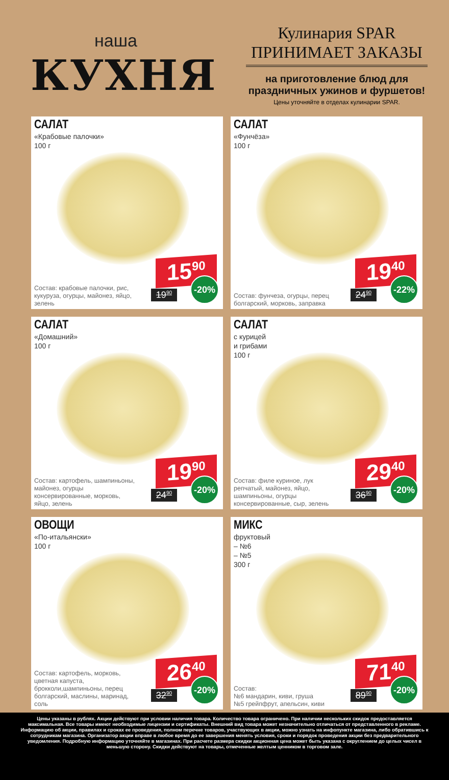наша
КУХНЯ
Кулинария SPAR
ПРИНИМАЕТ ЗАКАЗЫ
на приготовление блюд для
праздничных ужинов и фуршетов!
Цены уточняйте в отделах кулинарии SPAR.
САЛАТ
«Крабовые палочки»
100 г
Состав: крабовые палочки, рис, кукуруза, огурцы, майонез, яйцо, зелень
15<sup>90</sup>
19<sup>90</sup> -20%
САЛАТ
«Фунчёза»
100 г
Состав: фунчеза, огурцы, перец болгарский, морковь, заправка
19<sup>40</sup>
24<sup>90</sup> -22%
САЛАТ
«Домашний»
100 г
Состав: картофель, шампиньоны, майонез, огурцы консервированные, морковь, яйцо, зелень
19<sup>90</sup>
24<sup>90</sup> -20%
САЛАТ
с курицей
и грибами
100 г
Состав: филе куриное, лук репчатый, майонез, яйцо, шампиньоны, огурцы консервированные, сыр, зелень
29<sup>40</sup>
36<sup>90</sup> -20%
ОВОЩИ
«По-итальянски»
100 г
Состав: картофель, морковь, цветная капуста, брокколи,шампиньоны, перец болгарский, маслины, маринад, соль
26<sup>40</sup>
32<sup>90</sup> -20%
МИКС
фруктовый
– №6
– №5
300 г
Состав:
№6 мандарин, киви, груша
№5 грейпфрут, апельсин, киви
71<sup>40</sup>
89<sup>90</sup> -20%
Цены указаны в рублях. Акции действуют при условии наличия товара. Количество товара ограничено. При наличии нескольких скидок предоставляется максимальная. Все товары имеют необходимые лицензии и сертификаты. Внешний вид товара может незначительно отличаться от представленного в рекламе. Информацию об акции, правилах и сроках ее проведения, полном перечне товаров, участвующих в акции, можно узнать на инфопункте магазина, либо обратившись к сотрудникам магазина. Организатор акции вправе в любое время до ее завершения менять условия, сроки и порядок проведения акции без предварительного уведомления. Подробную информацию уточняйте в магазинах. При расчете размера скидки акционная цена может быть указана с округлением до целых чисел в меньшую сторону. Скидки действуют на товары, отмеченные желтым ценником в торговом зале.